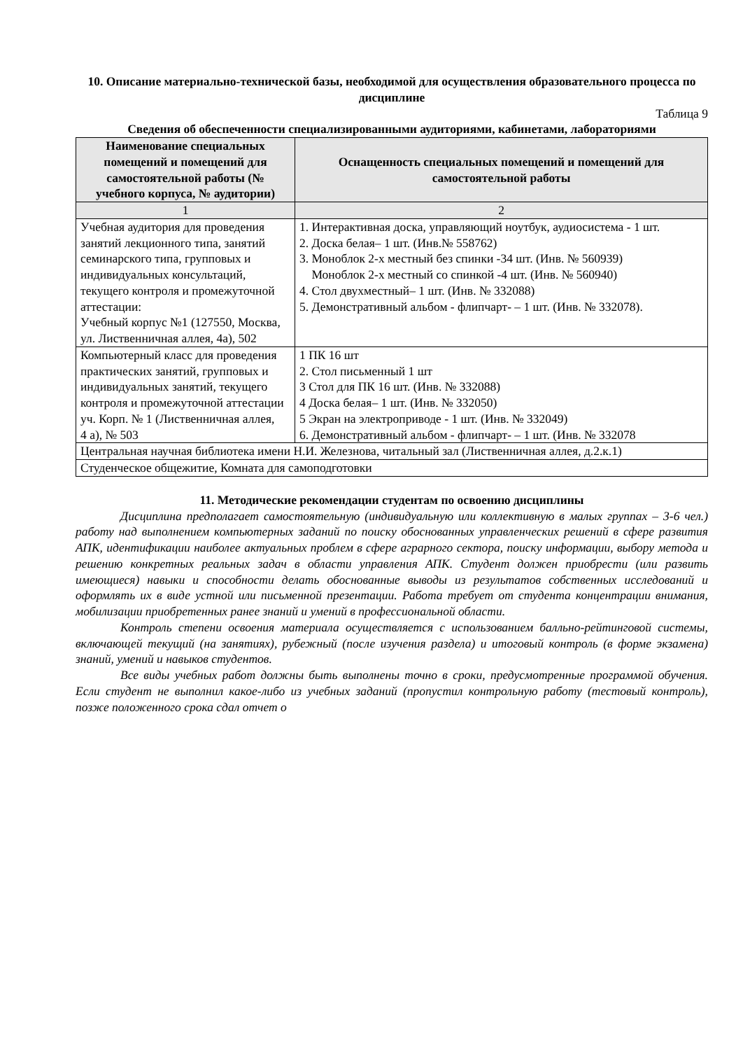10. Описание материально-технической базы, необходимой для осуществления образовательного процесса по дисциплине
Таблица 9
Сведения об обеспеченности специализированными аудиториями, кабинетами, лабораториями
| Наименование специальных помещений и помещений для самостоятельной работы (№ учебного корпуса, № аудитории) | Оснащенность специальных помещений и помещений для самостоятельной работы |
| --- | --- |
| 1 | 2 |
| Учебная аудитория для проведения занятий лекционного типа, занятий семинарского типа, групповых и индивидуальных консультаций, текущего контроля и промежуточной аттестации: Учебный корпус №1 (127550, Москва, ул. Лиственничная аллея, 4а), 502 | 1. Интерактивная доска, управляющий ноутбук, аудиосистема - 1 шт. 2. Доска белая– 1 шт. (Инв.№ 558762) 3. Моноблок 2-х местный без спинки -34 шт. (Инв. № 560939) Моноблок 2-х местный со спинкой -4 шт. (Инв. № 560940) 4. Стол двухместный– 1 шт. (Инв. № 332088) 5. Демонстративный альбом - флипчарт- – 1 шт. (Инв. № 332078). |
| Компьютерный класс для проведения практических занятий, групповых и индивидуальных занятий, текущего контроля и промежуточной аттестации уч. Корп. № 1 (Лиственничная аллея, 4 а), № 503 | 1 ПК 16 шт 2. Стол письменный 1 шт 3 Стол для ПК 16 шт. (Инв. № 332088) 4 Доска белая– 1 шт. (Инв. № 332050) 5 Экран на электроприводе - 1 шт. (Инв. № 332049) 6. Демонстративный альбом - флипчарт- – 1 шт. (Инв. № 332078 |
| Центральная научная библиотека имени Н.И. Железнова, читальный зал (Лиственничная аллея, д.2.к.1) | |
| Студенческое общежитие, Комната для самоподготовки | |
11. Методические рекомендации студентам по освоению дисциплины
Дисциплина предполагает самостоятельную (индивидуальную или коллективную в малых группах – 3-6 чел.) работу над выполнением компьютерных заданий по поиску обоснованных управленческих решений в сфере развития АПК, идентификации наиболее актуальных проблем в сфере аграрного сектора, поиску информации, выбору метода и решению конкретных реальных задач в области управления АПК. Студент должен приобрести (или развить имеющиеся) навыки и способности делать обоснованные выводы из результатов собственных исследований и оформлять их в виде устной или письменной презентации. Работа требует от студента концентрации внимания, мобилизации приобретенных ранее знаний и умений в профессиональной области.
Контроль степени освоения материала осуществляется с использованием балльно-рейтинговой системы, включающей текущий (на занятиях), рубежный (после изучения раздела) и итоговый контроль (в форме экзамена) знаний, умений и навыков студентов.
Все виды учебных работ должны быть выполнены точно в сроки, предусмотренные программой обучения. Если студент не выполнил какое-либо из учебных заданий (пропустил контрольную работу (тестовый контроль), позже положенного срока сдал отчет о